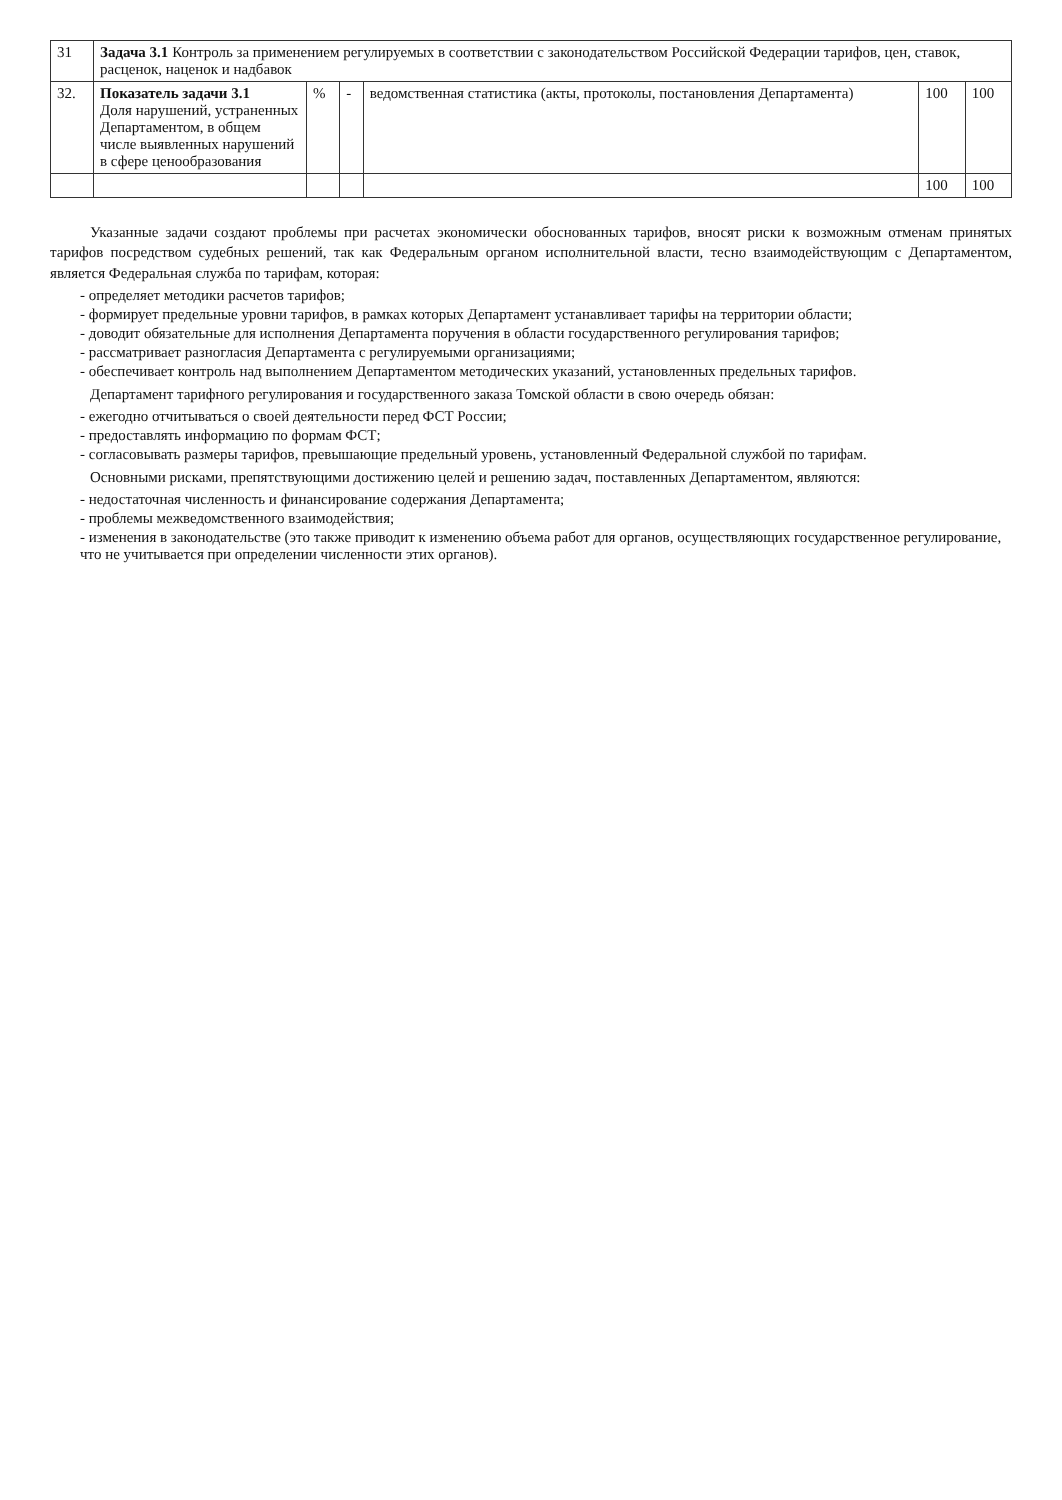| 31 | Задача 3.1 Контроль за применением регулируемых в соответствии с законодательством Российской Федерации тарифов, цен, ставок, расценок, наценок и надбавок | | | | | |
| 32. | Показатель задачи 3.1 Доля нарушений, устраненных Департаментом, в общем числе выявленных нарушений в сфере ценообразования | % | - | ведомственная статистика (акты, протоколы, постановления Департамента) | 100 | 100 |
| | | | | | 100 | 100 |
Указанные задачи создают проблемы при расчетах экономически обоснованных тарифов, вносят риски к возможным отменам принятых тарифов посредством судебных решений, так как Федеральным органом исполнительной власти, тесно взаимодействующим с Департаментом, является Федеральная служба по тарифам, которая:
- определяет методики расчетов тарифов;
- формирует предельные уровни тарифов, в рамках которых Департамент устанавливает тарифы на территории области;
- доводит обязательные для исполнения Департамента поручения в области государственного регулирования тарифов;
- рассматривает разногласия Департамента с регулируемыми организациями;
- обеспечивает контроль над выполнением Департаментом методических указаний, установленных предельных тарифов.
Департамент тарифного регулирования и государственного заказа Томской области в свою очередь обязан:
- ежегодно отчитываться о своей деятельности перед ФСТ России;
- предоставлять информацию по формам ФСТ;
- согласовывать размеры тарифов, превышающие предельный уровень, установленный Федеральной службой по тарифам.
Основными рисками, препятствующими достижению целей и решению задач, поставленных Департаментом, являются:
- недостаточная численность и финансирование содержания Департамента;
- проблемы межведомственного взаимодействия;
- изменения в законодательстве (это также приводит к изменению объема работ для органов, осуществляющих государственное регулирование, что не учитывается при определении численности этих органов).